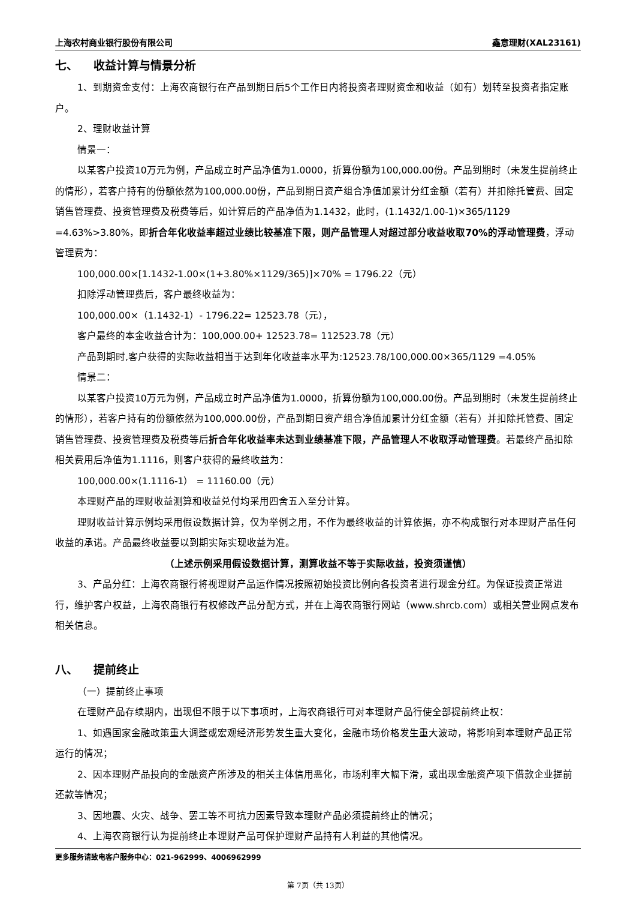上海农村商业银行股份有限公司 鑫意理财(XAL23161)
七、 收益计算与情景分析
1、到期资金支付：上海农商银行在产品到期日后5个工作日内将投资者理财资金和收益（如有）划转至投资者指定账户。
2、理财收益计算
情景一：
以某客户投资10万元为例，产品成立时产品净值为1.0000，折算份额为100,000.00份。产品到期时（未发生提前终止的情形），若客户持有的份额依然为100,000.00份，产品到期日资产组合净值加累计分红金额（若有）并扣除托管费、固定销售管理费、投资管理费及税费等后，如计算后的产品净值为1.1432，此时，(1.1432/1.00-1)×365/1129 =4.63%>3.80%，即折合年化收益率超过业绩比较基准下限，则产品管理人对超过部分收益收取70%的浮动管理费，浮动管理费为：
100,000.00×[1.1432-1.00×(1+3.80%×1129/365)]×70% = 1796.22（元）
扣除浮动管理费后，客户最终收益为：
100,000.00×（1.1432-1）- 1796.22= 12523.78（元），
客户最终的本金收益合计为：100,000.00+ 12523.78= 112523.78（元）
产品到期时,客户获得的实际收益相当于达到年化收益率水平为:12523.78/100,000.00×365/1129 =4.05%
情景二：
以某客户投资10万元为例，产品成立时产品净值为1.0000，折算份额为100,000.00份。产品到期时（未发生提前终止的情形），若客户持有的份额依然为100,000.00份，产品到期日资产组合净值加累计分红金额（若有）并扣除托管费、固定销售管理费、投资管理费及税费等后折合年化收益率未达到业绩基准下限，产品管理人不收取浮动管理费。若最终产品扣除相关费用后净值为1.1116，则客户获得的最终收益为：
100,000.00×(1.1116-1） = 11160.00（元）
本理财产品的理财收益测算和收益兑付均采用四舍五入至分计算。
理财收益计算示例均采用假设数据计算，仅为举例之用，不作为最终收益的计算依据，亦不构成银行对本理财产品任何收益的承诺。产品最终收益要以到期实际实现收益为准。
（上述示例采用假设数据计算，测算收益不等于实际收益，投资须谨慎）
3、产品分红：上海农商银行将视理财产品运作情况按照初始投资比例向各投资者进行现金分红。为保证投资正常进行，维护客户权益，上海农商银行有权修改产品分配方式，并在上海农商银行网站（www.shrcb.com）或相关营业网点发布相关信息。
八、 提前终止
（一）提前终止事项
在理财产品存续期内，出现但不限于以下事项时，上海农商银行可对本理财产品行使全部提前终止权：
1、如遇国家金融政策重大调整或宏观经济形势发生重大变化，金融市场价格发生重大波动，将影响到本理财产品正常运行的情况；
2、因本理财产品投向的金融资产所涉及的相关主体信用恶化，市场利率大幅下滑，或出现金融资产项下借款企业提前还款等情况；
3、因地震、火灾、战争、罢工等不可抗力因素导致本理财产品必须提前终止的情况；
4、上海农商银行认为提前终止本理财产品可保护理财产品持有人利益的其他情况。
更多服务请致电客户服务中心：021-962999、4006962999
第 7页（共 13页）